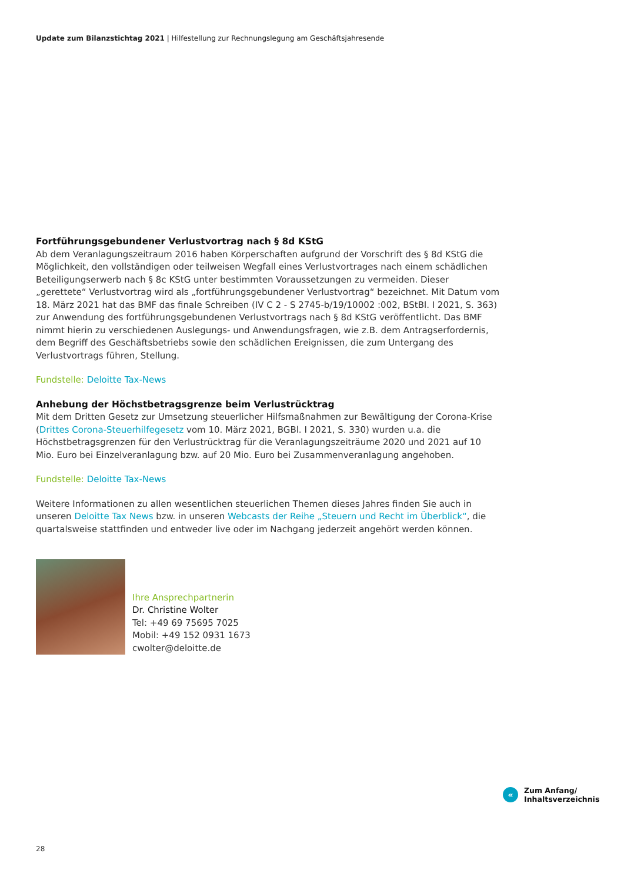Update zum Bilanzstichtag 2021 | Hilfestellung zur Rechnungslegung am Geschäftsjahresende
Fortführungsgebundener Verlustvortrag nach § 8d KStG
Ab dem Veranlagungszeitraum 2016 haben Körperschaften aufgrund der Vorschrift des § 8d KStG die Möglichkeit, den vollständigen oder teilweisen Wegfall eines Verlustvortrages nach einem schädlichen Beteiligungserwerb nach § 8c KStG unter bestimmten Voraussetzungen zu vermeiden. Dieser „gerettete“ Verlustvortrag wird als „fortführungsgebundener Verlustvortrag“ bezeichnet. Mit Datum vom 18. März 2021 hat das BMF das finale Schreiben (IV C 2 - S 2745-b/19/10002 :002, BStBl. I 2021, S. 363) zur Anwendung des fortführungsgebundenen Verlustvortrags nach § 8d KStG veröffentlicht. Das BMF nimmt hierin zu verschiedenen Auslegungs- und Anwendungsfragen, wie z.B. dem Antragserfordernis, dem Begriff des Geschäftsbetriebs sowie den schädlichen Ereignissen, die zum Untergang des Verlustvortrags führen, Stellung.
Fundstelle: Deloitte Tax-News
Anhebung der Höchstbetragsgrenze beim Verlustrücktrag
Mit dem Dritten Gesetz zur Umsetzung steuerlicher Hilfsmaßnahmen zur Bewältigung der Corona-Krise (Drittes Corona-Steuerhilfegesetz vom 10. März 2021, BGBl. I 2021, S. 330) wurden u.a. die Höchstbetragsgrenzen für den Verlustrücktrag für die Veranlagungszeiträume 2020 und 2021 auf 10 Mio. Euro bei Einzelveranlagung bzw. auf 20 Mio. Euro bei Zusammenveranlagung angehoben.
Fundstelle: Deloitte Tax-News
Weitere Informationen zu allen wesentlichen steuerlichen Themen dieses Jahres finden Sie auch in unseren Deloitte Tax News bzw. in unseren Webcasts der Reihe „Steuern und Recht im Überblick“, die quartalsweise stattfinden und entweder live oder im Nachgang jederzeit angehört werden können.
Ihre Ansprechpartnerin
Dr. Christine Wolter
Tel: +49 69 75695 7025
Mobil: +49 152 0931 1673
cwolter@deloitte.de
«
Zum Anfang/
Inhaltsverzeichnis
28